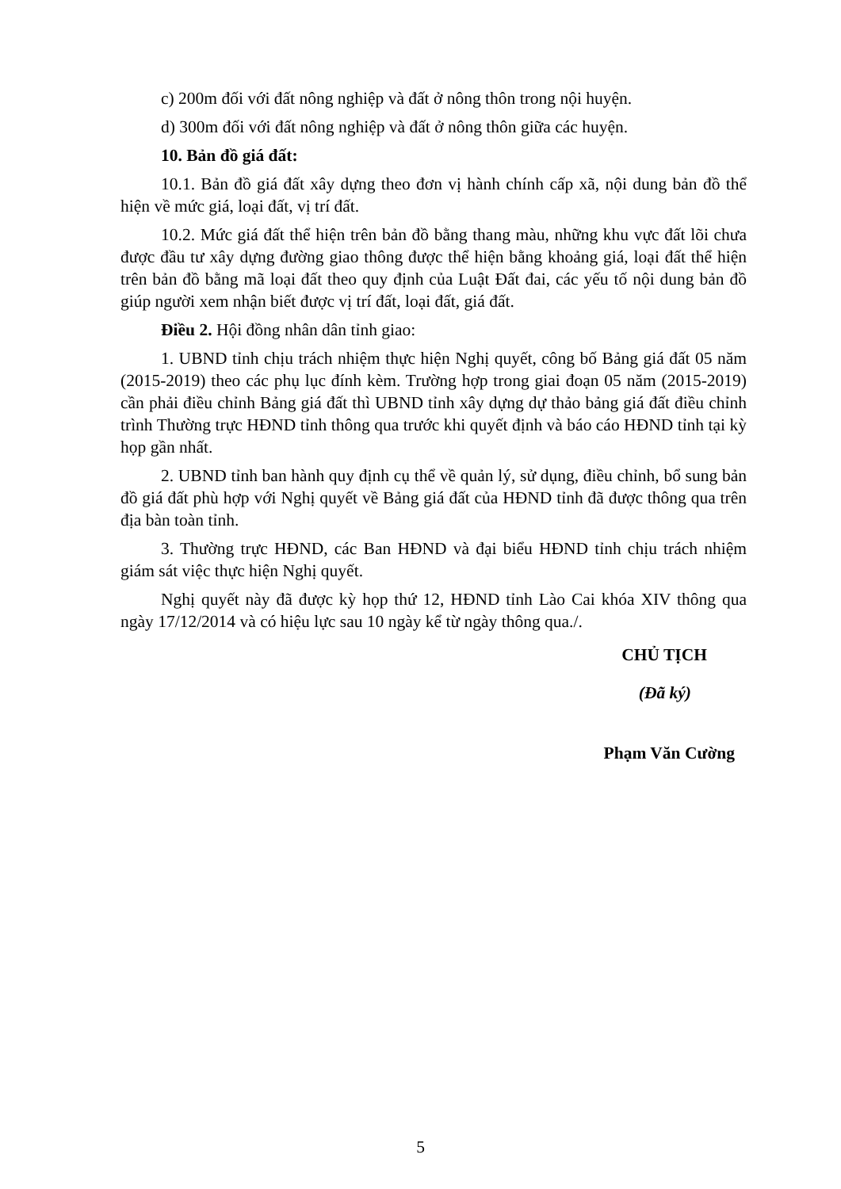c) 200m đối với đất nông nghiệp và đất ở nông thôn trong nội huyện.
d) 300m đối với đất nông nghiệp và đất ở nông thôn giữa các huyện.
10. Bản đồ giá đất:
10.1. Bản đồ giá đất xây dựng theo đơn vị hành chính cấp xã, nội dung bản đồ thể hiện về mức giá, loại đất, vị trí đất.
10.2. Mức giá đất thể hiện trên bản đồ bằng thang màu, những khu vực đất lõi chưa được đầu tư xây dựng đường giao thông được thể hiện bằng khoảng giá, loại đất thể hiện trên bản đồ bằng mã loại đất theo quy định của Luật Đất đai, các yếu tố nội dung bản đồ giúp người xem nhận biết được vị trí đất, loại đất, giá đất.
Điều 2. Hội đồng nhân dân tỉnh giao:
1. UBND tỉnh chịu trách nhiệm thực hiện Nghị quyết, công bố Bảng giá đất 05 năm (2015-2019) theo các phụ lục đính kèm. Trường hợp trong giai đoạn 05 năm (2015-2019) cần phải điều chỉnh Bảng giá đất thì UBND tỉnh xây dựng dự thảo bảng giá đất điều chỉnh trình Thường trực HĐND tỉnh thông qua trước khi quyết định và báo cáo HĐND tỉnh tại kỳ họp gần nhất.
2. UBND tỉnh ban hành quy định cụ thể về quản lý, sử dụng, điều chỉnh, bổ sung bản đồ giá đất phù hợp với Nghị quyết về Bảng giá đất của HĐND tỉnh đã được thông qua trên địa bàn toàn tỉnh.
3. Thường trực HĐND, các Ban HĐND và đại biểu HĐND tỉnh chịu trách nhiệm giám sát việc thực hiện Nghị quyết.
Nghị quyết này đã được kỳ họp thứ 12, HĐND tỉnh Lào Cai khóa XIV thông qua ngày 17/12/2014 và có hiệu lực sau 10 ngày kể từ ngày thông qua./.
CHỦ TỊCH
(Đã ký)
Phạm Văn Cường
5